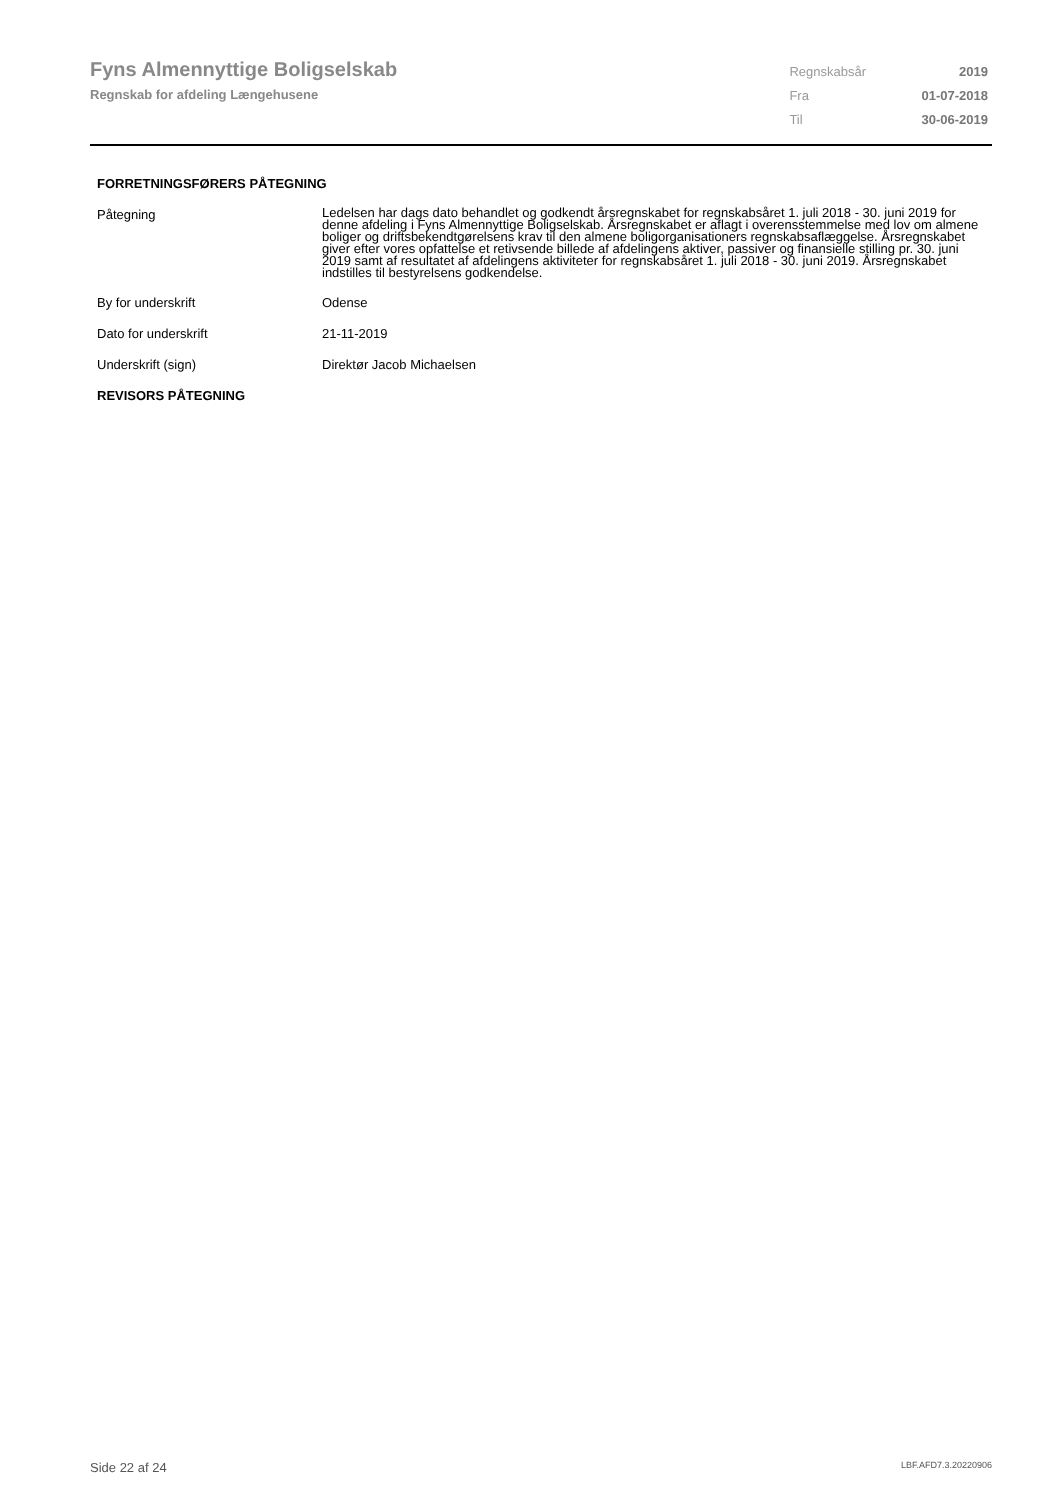Fyns Almennyttige Boligselskab
Regnskab for afdeling Længehusene
| Regnskabsår | 2019 |
| Fra | 01-07-2018 |
| Til | 30-06-2019 |
FORRETNINGSFØRERS PÅTEGNING
| Påtegning | Ledelsen har dags dato behandlet og godkendt årsregnskabet for regnskabsåret 1. juli 2018 - 30. juni 2019 for denne afdeling i Fyns Almennyttige Boligselskab. Årsregnskabet er aflagt i overensstemmelse med lov om almene boliger og driftsbekendtgørelsens krav til den almene boligorganisationers regnskabsaflæggelse. Årsregnskabet giver efter vores opfattelse et retivsende billede af afdelingens aktiver, passiver og finansielle stilling pr. 30. juni 2019 samt af resultatet af afdelingens aktiviteter for regnskabsåret 1. juli 2018 - 30. juni 2019. Årsregnskabet indstilles til bestyrelsens godkendelse. |
| By for underskrift | Odense |
| Dato for underskrift | 21-11-2019 |
| Underskrift (sign) | Direktør Jacob Michaelsen |
REVISORS PÅTEGNING
Side 22 af 24 LBF.AFD7.3.20220906